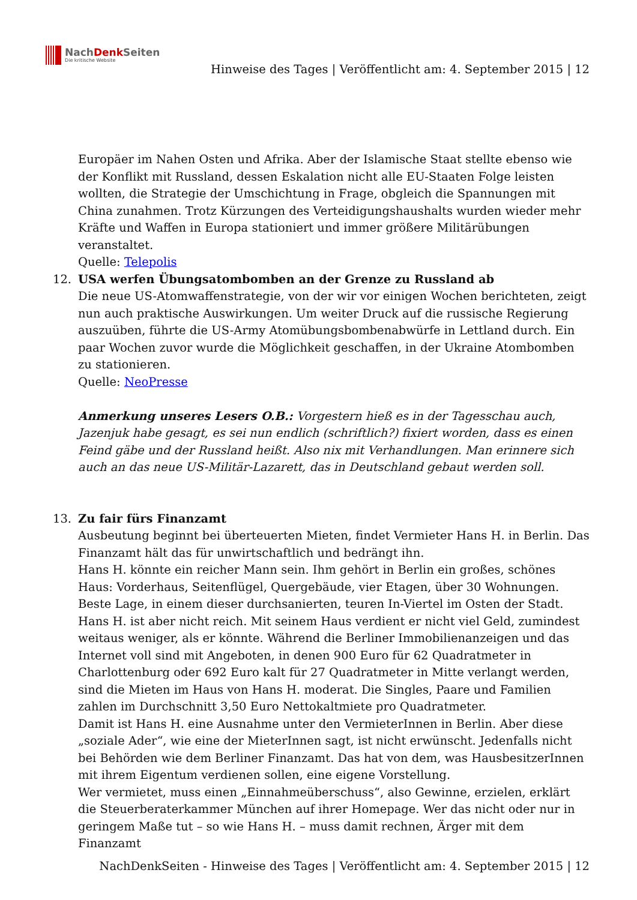NachDenk Seiten
Die kritische Website
Hinweise des Tages | Veröffentlicht am: 4. September 2015 | 12
Europäer im Nahen Osten und Afrika. Aber der Islamische Staat stellte ebenso wie der Konflikt mit Russland, dessen Eskalation nicht alle EU-Staaten Folge leisten wollten, die Strategie der Umschichtung in Frage, obgleich die Spannungen mit China zunahmen. Trotz Kürzungen des Verteidigungshaushalts wurden wieder mehr Kräfte und Waffen in Europa stationiert und immer größere Militärübungen veranstaltet.
Quelle: Telepolis
12. USA werfen Übungsatombomben an der Grenze zu Russland ab
Die neue US-Atomwaffenstrategie, von der wir vor einigen Wochen berichteten, zeigt nun auch praktische Auswirkungen. Um weiter Druck auf die russische Regierung auszuüben, führte die US-Army Atomübungsbombenabwürfe in Lettland durch. Ein paar Wochen zuvor wurde die Möglichkeit geschaffen, in der Ukraine Atombomben zu stationieren.
Quelle: NeoPresse
Anmerkung unseres Lesers O.B.: Vorgestern hieß es in der Tagesschau auch, Jazenjuk habe gesagt, es sei nun endlich (schriftlich?) fixiert worden, dass es einen Feind gäbe und der Russland heißt. Also nix mit Verhandlungen. Man erinnere sich auch an das neue US-Militär-Lazarett, das in Deutschland gebaut werden soll.
13. Zu fair fürs Finanzamt
Ausbeutung beginnt bei überteuerten Mieten, findet Vermieter Hans H. in Berlin. Das Finanzamt hält das für unwirtschaftlich und bedrängt ihn.
Hans H. könnte ein reicher Mann sein. Ihm gehört in Berlin ein großes, schönes Haus: Vorderhaus, Seitenflügel, Quergebäude, vier Etagen, über 30 Wohnungen. Beste Lage, in einem dieser durchsanierten, teuren In-Viertel im Osten der Stadt.
Hans H. ist aber nicht reich. Mit seinem Haus verdient er nicht viel Geld, zumindest weitaus weniger, als er könnte. Während die Berliner Immobilienanzeigen und das Internet voll sind mit Angeboten, in denen 900 Euro für 62 Quadratmeter in Charlottenburg oder 692 Euro kalt für 27 Quadratmeter in Mitte verlangt werden, sind die Mieten im Haus von Hans H. moderat. Die Singles, Paare und Familien zahlen im Durchschnitt 3,50 Euro Nettokaltmiete pro Quadratmeter.
Damit ist Hans H. eine Ausnahme unter den VermieterInnen in Berlin. Aber diese „soziale Ader“, wie eine der MieterInnen sagt, ist nicht erwünscht. Jedenfalls nicht bei Behörden wie dem Berliner Finanzamt. Das hat von dem, was HausbesitzerInnen mit ihrem Eigentum verdienen sollen, eine eigene Vorstellung.
Wer vermietet, muss einen „Einnahmeüberschuss“, also Gewinne, erzielen, erklärt die Steuerberaterkammer München auf ihrer Homepage. Wer das nicht oder nur in geringem Maße tut – so wie Hans H. – muss damit rechnen, Ärger mit dem Finanzamt
NachDenkSeiten - Hinweise des Tages | Veröffentlicht am: 4. September 2015 | 12